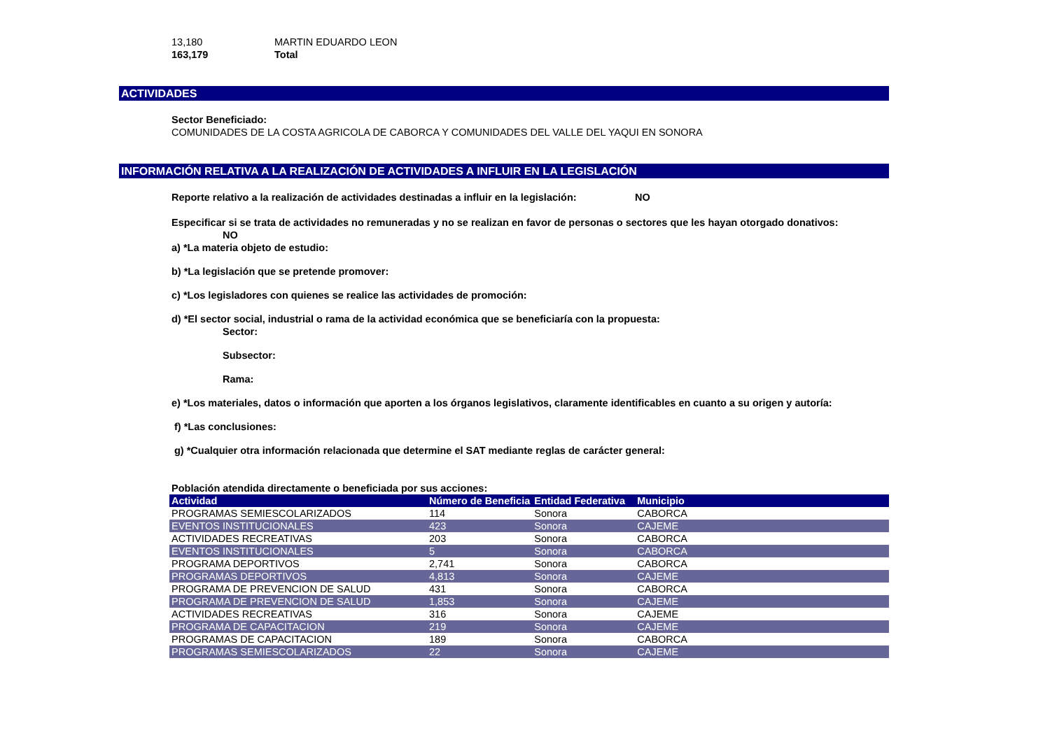13,180 MARTIN EDUARDO LEON
163,179 Total
ACTIVIDADES
Sector Beneficiado:
COMUNIDADES DE LA COSTA AGRICOLA DE CABORCA Y COMUNIDADES DEL VALLE DEL YAQUI EN SONORA
INFORMACIÓN RELATIVA A LA REALIZACIÓN DE ACTIVIDADES A INFLUIR EN LA LEGISLACIÓN
Reporte relativo a la realización de actividades destinadas a influir en la legislación: NO
Especificar si se trata de actividades no remuneradas y no se realizan en favor de personas o sectores que les hayan otorgado donativos:
NO
a) *La materia objeto de estudio:
b) *La legislación que se pretende promover:
c) *Los legisladores con quienes se realice las actividades de promoción:
d) *El sector social, industrial o rama de la actividad económica que se beneficiaría con la propuesta:
Sector:
Subsector:
Rama:
e) *Los materiales, datos o información que aporten a los órganos legislativos, claramente identificables en cuanto a su origen y autoría:
f) *Las conclusiones:
g) *Cualquier otra información relacionada que determine el SAT mediante reglas de carácter general:
Población atendida directamente o beneficiada por sus acciones:
| Actividad | Número de Beneficia | Entidad Federativa | Municipio |
| --- | --- | --- | --- |
| PROGRAMAS SEMIESCOLARIZADOS | 114 | Sonora | CABORCA |
| EVENTOS INSTITUCIONALES | 423 | Sonora | CAJEME |
| ACTIVIDADES RECREATIVAS | 203 | Sonora | CABORCA |
| EVENTOS INSTITUCIONALES | 5 | Sonora | CABORCA |
| PROGRAMA DEPORTIVOS | 2,741 | Sonora | CABORCA |
| PROGRAMAS DEPORTIVOS | 4,813 | Sonora | CAJEME |
| PROGRAMA DE PREVENCION DE SALUD | 431 | Sonora | CABORCA |
| PROGRAMA DE PREVENCION DE SALUD | 1,853 | Sonora | CAJEME |
| ACTIVIDADES RECREATIVAS | 316 | Sonora | CAJEME |
| PROGRAMA DE CAPACITACION | 219 | Sonora | CAJEME |
| PROGRAMAS DE CAPACITACION | 189 | Sonora | CABORCA |
| PROGRAMAS SEMIESCOLARIZADOS | 22 | Sonora | CAJEME |